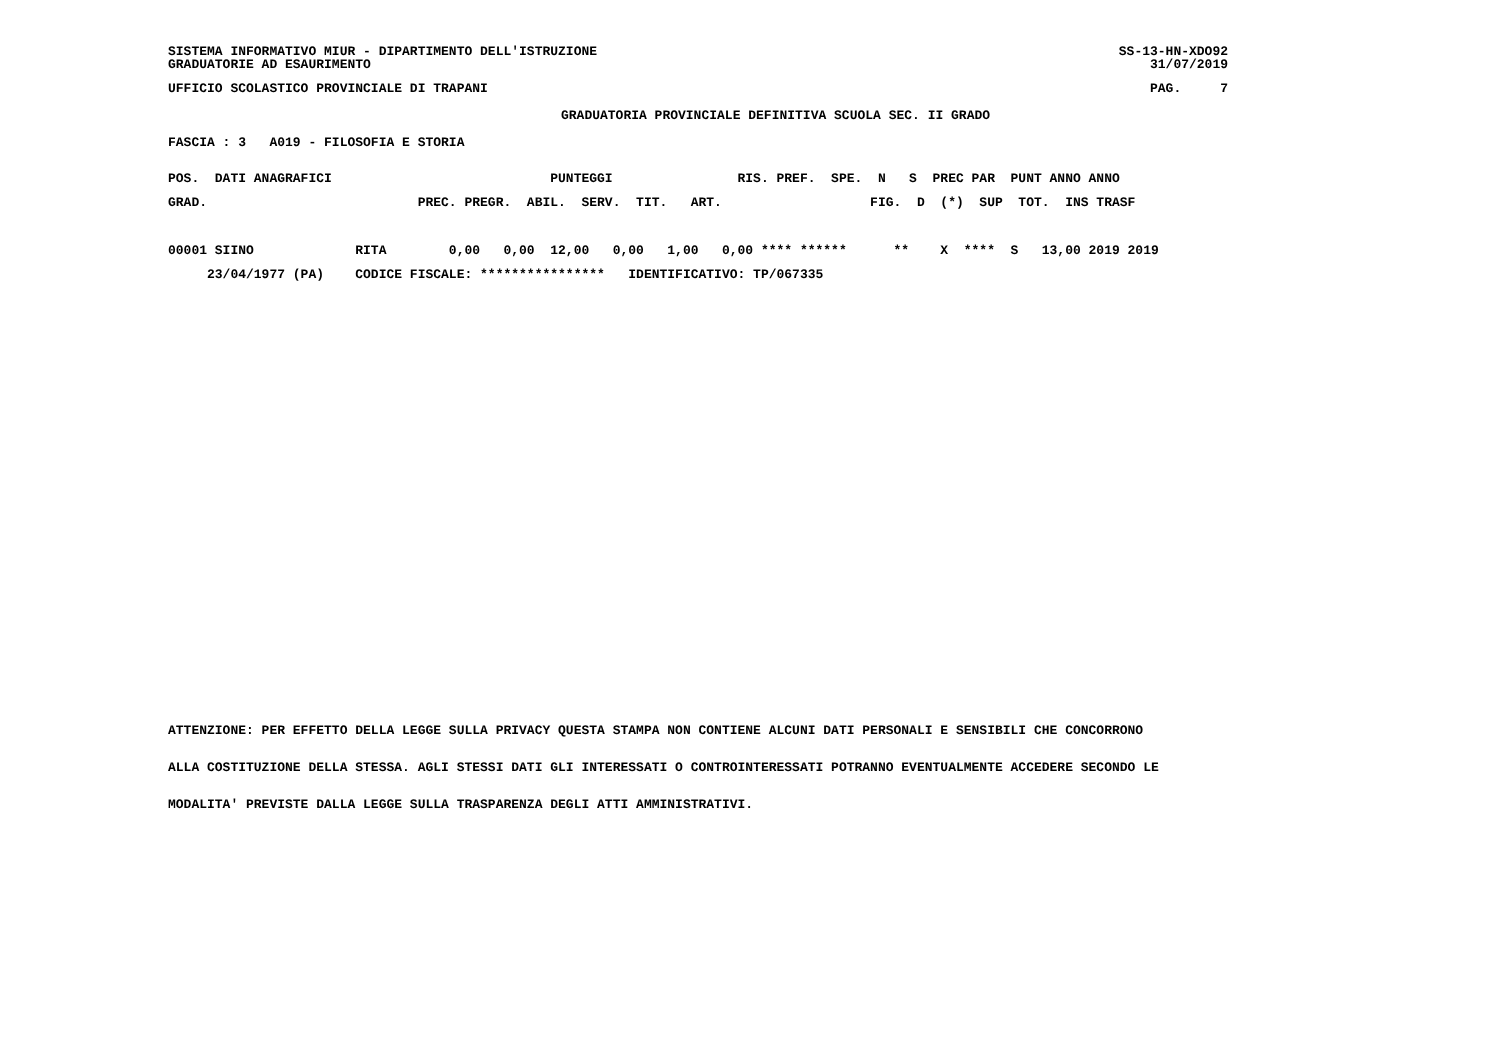SISTEMA INFORMATIVO MIUR - DIPARTIMENTO DELL'ISTRUZIONE
GRADUATORIE AD ESAURIMENTO
SS-13-HN-XDO92
31/07/2019
UFFICIO SCOLASTICO PROVINCIALE DI TRAPANI PAG. 7
GRADUATORIA PROVINCIALE DEFINITIVA SCUOLA SEC. II GRADO
FASCIA : 3 A019 - FILOSOFIA E STORIA
POS.  DATI ANAGRAFICI                            PUNTEGGI                RIS. PREF.  SPE.  N   S  PREC PAR  PUNT ANNO ANNO
GRAD.                           PREC. PREGR.  ABIL.  SERV.  TIT.   ART.                   FIG.  D  (*)  SUP  TOT.  INS TRASF

00001 SIINO             RITA        0,00   0,00  12,00   0,00   1,00   0,00 **** ******      **    X  ****  S   13,00 2019 2019
     23/04/1977 (PA)    CODICE FISCALE: ****************   IDENTIFICATIVO: TP/067335
ATTENZIONE: PER EFFETTO DELLA LEGGE SULLA PRIVACY QUESTA STAMPA NON CONTIENE ALCUNI DATI PERSONALI E SENSIBILI CHE CONCORRONO
ALLA COSTITUZIONE DELLA STESSA. AGLI STESSI DATI GLI INTERESSATI O CONTROINTERESSATI POTRANNO EVENTUALMENTE ACCEDERE SECONDO LE
MODALITA' PREVISTE DALLA LEGGE SULLA TRASPARENZA DEGLI ATTI AMMINISTRATIVI.